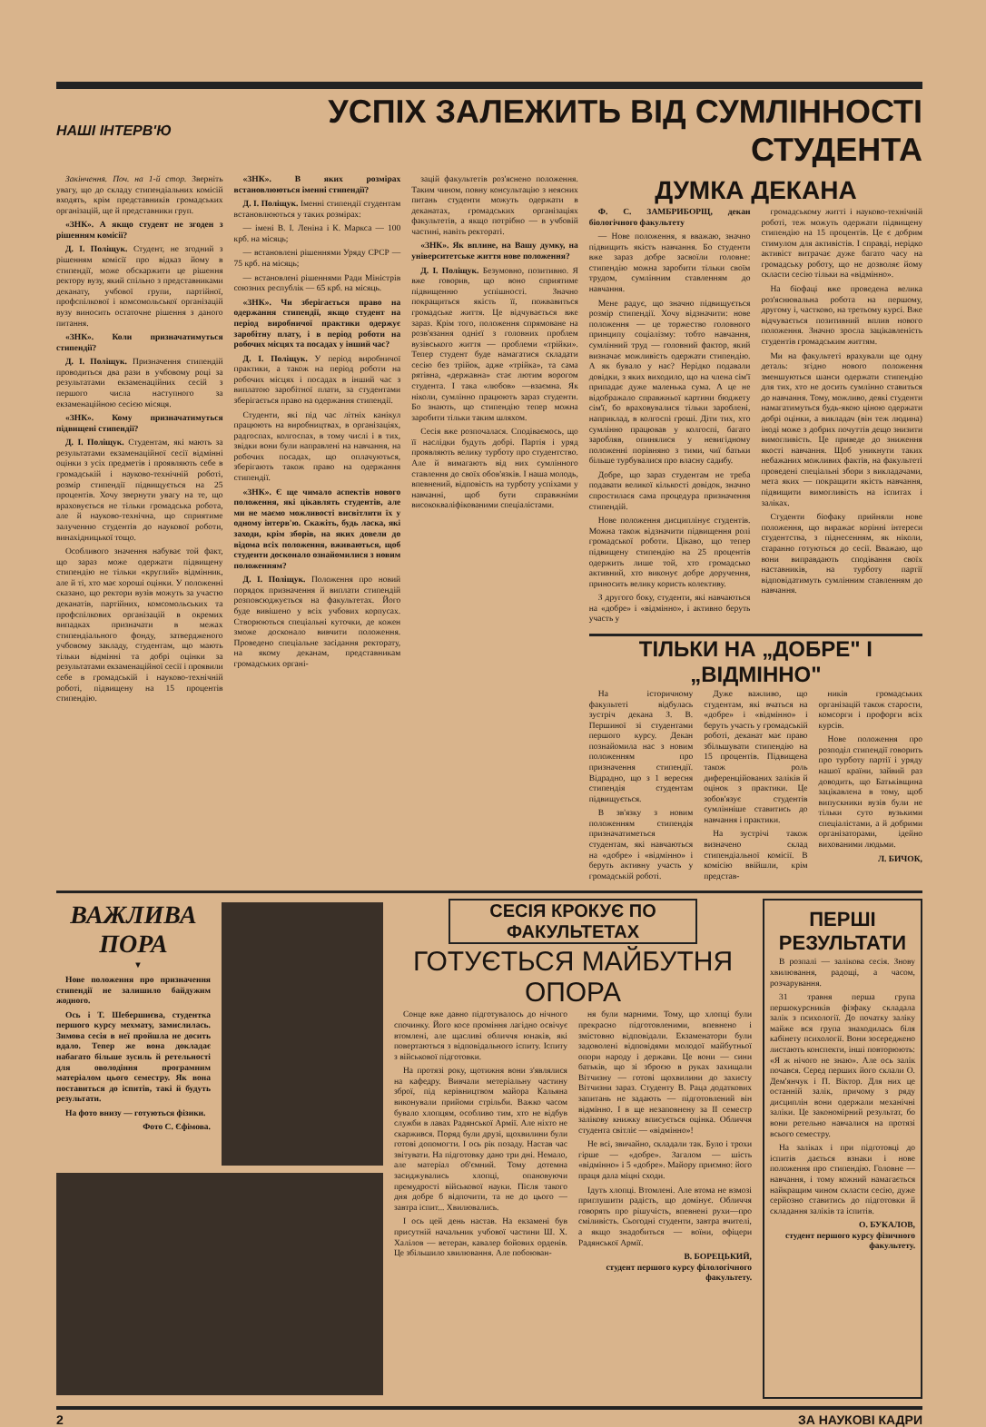НАШІ ІНТЕРВ'Ю
УСПІХ ЗАЛЕЖИТЬ ВІД СУМЛІННОСТІ СТУДЕНТА
Закінчення. Поч. на 1-й стор. Зверніть увагу, що до складу стипендіальних комісій входять, крім представників громадських організацій, ще й представники груп.
«ЗНК». А якщо студент не згоден з рішенням комісії?
Д. І. Поліщук. Студент, не згодний з рішенням комісії про відказ йому в стипендії, може обскаржити це рішення ректору вузу, який спільно з представниками деканату, учбової групи, партійної, профспілкової і комсомольської організацій вузу виносить остаточне рішення з даного питання.
«ЗНК». Коли призначатимуться стипендії?
Д. І. Поліщук. Призначення стипендій проводиться два рази в учбовому році за результатами екзаменаційних сесій з першого числа наступного за екзаменаційною сесією місяця.
«ЗНК». Кому призначатимуться підвищені стипендії?
Д. І. Поліщук. Студентам, які мають за результатами екзаменаційної сесії відмінні оцінки з усіх предметів і проявляють себе в громадській і науково-технічній роботі, розмір стипендії підвищується на 25 процентів. Хочу звернути увагу на те, що враховується не тільки громадська робота, але й науково-технічна, що сприятиме залученню студентів до наукової роботи, винахідницької тощо.
Особливого значення набуває той факт, що зараз може одержати підвищену стипендію не тільки «круглий» відмінник, але й ті, хто має хороші оцінки. У положенні сказано, що ректори вузів можуть за участю деканатів, партійних, комсомольських та профспілкових організацій в окремих випадках призначати в межах стипендіального фонду, затвердженого учбовому закладу, студентам, що мають тільки відмінні та добрі оцінки за результатами екзаменаційної сесії і проявили себе в громадській і науково-технічній роботі, підвищену на 15 процентів стипендію.
«ЗНК». В яких розмірах встановлюються іменні стипендії?
Д. І. Поліщук. Іменні стипендії студентам встановлюються у таких розмірах:
— імені В. І. Леніна і К. Маркса — 100 крб. на місяць;
— встановлені рішеннями Уряду СРСР — 75 крб. на місяць;
— встановлені рішеннями Ради Міністрів союзних республік — 65 крб. на місяць.
«ЗНК». Чи зберігається право на одержання стипендії, якщо студент на період виробничої практики одержує заробітну плату, і в період роботи на робочих місцях та посадах у інший час?
Д. І. Поліщук. У період виробничої практики, а також на період роботи на робочих місцях і посадах в інший час з виплатою заробітної плати, за студентами зберігається право на одержання стипендії.
Студенти, які під час літніх канікул працюють на виробництвах, в організаціях, радгоспах, колгоспах, в тому числі і в тих, звідки вони були направлені на навчання, на робочих посадах, що оплачуються, зберігають також право на одержання стипендії.
«ЗНК». Є ще чимало аспектів нового положення, які цікавлять студентів, але ми не маємо можливості висвітлити їх у одному інтерв'ю. Скажіть, будь ласка, які заходи, крім зборів, на яких довели до відома всіх положення, вживаються, щоб студенти досконало ознайомилися з новим положенням?
Д. І. Поліщук. Положення про новий порядок призначення й виплати стипендій розповсюджується на факультетах. Його буде вивішено у всіх учбових корпусах. Створюються спеціальні куточки, де кожен зможе досконало вивчити положення. Проведено спеціальне засідання ректорату, на якому деканам, представникам громадських органі-
зацій факультетів роз'яснено положення. Таким чином, повну консультацію з неясних питань студенти можуть одержати в деканатах, громадських організаціях факультетів, а якщо потрібно — в учбовій частині, навіть ректораті.
«ЗНК». Як вплине, на Вашу думку, на університетське життя нове положення?
Д. І. Поліщук. Безумовно, позитивно. Я вже говорив, що воно сприятиме підвищенню успішності. Значно покращиться якість її, пожвавиться громадське життя. Це відчувається вже зараз. Крім того, положення спрямоване на розв'язання однієї з головних проблем вузівського життя — проблеми «трійки». Тепер студент буде намагатися складати сесію без трійок, адже «трійка», та сама рятівна, «державна» стає лютим ворогом студента. І така «любов» —взаємна. Як ніколи, сумлінно працюють зараз студенти. Бо знають, що стипендію тепер можна заробити тільки таким шляхом.
Сесія вже розпочалася. Сподіваємось, що її наслідки будуть добрі. Партія і уряд проявляють велику турботу про студентство. Але й вимагають від них сумлінного ставлення до своїх обов'язків. І наша молодь, впевнений, відповість на турботу успіхами у навчанні, щоб бути справжніми висококваліфікованими спеціалістами.
ДУМКА ДЕКАНА
Ф. С. ЗАМБРИБОРЩ, декан біологічного факультету
— Нове положення, я вважаю, значно підвищить якість навчання. Бо студенти вже зараз добре засвоїли головне: стипендію можна заробити тільки своїм трудом, сумлінним ставленням до навчання.
Мене радує, що значно підвищується розмір стипендії. Хочу відзначити: нове положення — це торжество головного принципу соціалізму: тобто навчання, сумлінний труд — головний фактор, який визначає можливість одержати стипендію. А як бувало у нас? Нерідко подавали довідки, з яких виходило, що на члена сім'ї припадає дуже маленька сума. А це не відображало справжньої картини бюджету сім'ї, бо враховувалися тільки зароблені, наприклад, в колгоспі гроші. Діти тих, хто сумлінно працював у колгоспі, багато заробляв, опинялися у невигідному положенні порівняно з тими, чиї батьки більше турбувалися про власну садибу.
Добре, що зараз студентам не треба подавати великої кількості довідок, значно спростилася сама процедура призначення стипендій.
Нове положення дисциплінує студентів. Можна також відзначити підвищення ролі громадської роботи. Цікаво, що тепер підвищену стипендію на 25 процентів одержить лише той, хто громадсько активний, хто виконує добре доручення, приносить велику користь колективу.
З другого боку, студенти, які навчаються на «добре» і «відмінно», і активно беруть участь у
громадському житті і науково-технічній роботі, теж можуть одержати підвищену стипендію на 15 процентів. Це є добрим стимулом для активістів. І справді, нерідко активіст витрачає дуже багато часу на громадську роботу, що не дозволяє йому скласти сесію тільки на «відмінно».
На біофаці вже проведена велика роз'яснювальна робота на першому, другому і, частково, на третьому курсі. Вже відчувається позитивний вплив нового положення. Значно зросла зацікавленість студентів громадським життям.
Ми на факультеті врахували ще одну деталь: згідно нового положення зменшуються шанси одержати стипендію для тих, хто не досить сумлінно ставиться до навчання. Тому, можливо, деякі студенти намагатимуться будь-якою ціною одержати добрі оцінки, а викладач (він теж людина) іноді може з добрих почуттів дещо знизити вимогливість. Це приведе до зниження якості навчання. Щоб уникнути таких небажаних можливих фактів, на факультеті проведені спеціальні збори з викладачами, мета яких — покращити якість навчання, підвищити вимогливість на іспитах і заліках.
Студенти біофаку прийняли нове положення, що виражає корінні інтереси студентства, з піднесенням, як ніколи, старанно готуються до сесії. Вважаю, що вони виправдають сподівання своїх наставників, на турботу партії відповідатимуть сумлінним ставленням до навчання.
ТІЛЬКИ НА „ДОБРЕ" І „ВІДМІННО"
На історичному факультеті відбулась зустріч декана З. В. Першиної зі студентами першого курсу. Декан познайомила нас з новим положенням про призначення стипендії. Відрадно, що з 1 вересня стипендія студентам підвищується.
В зв'язку з новим положенням стипендія призначатиметься студентам, які навчаються на «добре» і «відмінно» і беруть активну участь у громадській роботі.
Дуже важливо, що студентам, які вчаться на «добре» і «відмінно» і беруть участь у громадській роботі, деканат має право збільшувати стипендію на 15 процентів. Підвищена також роль диференційованих заліків й оцінок з практики. Це зобов'язує студентів сумлінніше ставитись до навчання і практики.
На зустрічі також визначено склад стипендіальної комісії. В комісію ввійшли, крім представ-
ників громадських організацій також старости, комсорги і профорги всіх курсів.
Нове положення про розподіл стипендії говорить про турботу партії і уряду нашої країни, зайвий раз доводить, що Батьківщина зацікавлена в тому, щоб випускники вузів були не тільки суто вузькими спеціалістами, а й добрими організаторами, ідейно вихованими людьми.
Л. БИЧОК,
ВАЖЛИВА ПОРА
▼
Нове положення про призначення стипендії не залишило байдужим жодного.
Ось і Т. Шебершиєва, студентка першого курсу мехмату, замислилась. Зимова сесія в неї пройшла не досить вдало. Тепер же вона докладає набагато більше зусиль й ретельності для оволодіння програмним матеріалом цього семестру. Як вона поставиться до іспитів, такі й будуть результати.
На фото внизу — готуються фізики.
Фото С. Єфімова.
СЕСІЯ КРОКУЄ ПО ФАКУЛЬТЕТАХ
ГОТУЄТЬСЯ МАЙБУТНЯ ОПОРА
Сонце вже давно підготувалось до нічного спочинку. Його косе проміння лагідно освічує втомлені, але щасливі обличчя юнаків, які повертаються з відповідального іспиту. Іспиту з військової підготовки.
На протязі року, щотижня вони з'являлися на кафедру. Вивчали метеріальну частину зброї, під керівництвом майора Кальяна виконували прийоми стрільби. Важко часом бувало хлопцям, особливо тим, хто не відбув служби в лавах Радянської Армії. Але ніхто не скаржився. Поряд були друзі, щохвилини були готові допомогти. І ось рік позаду. Настав час звітувати. На підготовку дано три дні. Немало, але матеріал об'ємний. Тому дотемна засиджувались хлопці, опановуючи премудрості військової науки. Після такого дня добре б відпочити, та не до цього — завтра іспит... Хвилювались.
І ось цей день настав. На екзамені був присутній начальник учбової частини Ш. Х. Халілов — ветеран, кавалер бойових орденів. Це збільшило хвилювання. Але побоюван-
ня були марними. Тому, що хлопці були прекрасно підготовленими, впевнено і змістовно відповідали. Екзаменатори були задоволені відповідями молодої майбутньої опори народу і держави. Це вони — сини батьків, що зі зброєю в руках захищали Вітчизну — готові щохвилини до захисту Вітчизни зараз. Студенту В. Раца додаткових запитань не задають — підготовлений він відмінно. І в ще незаповнену за II семестр залікову книжку вписується оцінка. Обличчя студента світліє — «відмінно»!
Не всі, звичайно, складали так. Було і трохи гірше — «добре». Загалом — шість «відмінно» і 5 «добре». Майору приємно: його праця дала міцні сходи.
Ідуть хлопці. Втомлені. Але втома не взмозі приглушити радість, що домінує. Обличчя говорять про рішучість, впевнені рухи—про сміливість. Сьогодні студенти, завтра вчителі, а якщо знадобиться — воїни, офіцери Радянської Армії.
В. БОРЕЦЬКИЙ,
студент першого курсу філологічного факультету.
ПЕРШІ РЕЗУЛЬТАТИ
В розпалі — залікова сесія. Знову хвилювання, радощі, а часом, розчарування.
31 травня перша група першокурсників фізфаку складала залік з психології. До початку заліку майже вся група знаходилась біля кабінету психології. Вони зосереджено листають конспекти, інші повторюють: «Я ж нічого не знаю». Але ось залік почався. Серед перших його склали О. Дем'янчук і П. Віктор. Для них це останній залік, причому з ряду дисциплін вони одержали механічні заліки. Це закономірний результат, бо вони ретельно навчалися на протязі всього семестру.
На заліках і при підготовці до іспитів дається взнаки і нове положення про стипендію. Головне — навчання, і тому кожний намагається найкращим чином скласти сесію, дуже серйозно ставитись до підготовки й складання заліків та іспитів.
О. БУКАЛОВ,
студент першого курсу фізичного факультету.
2 ЗА НАУКОВІ КАДРИ